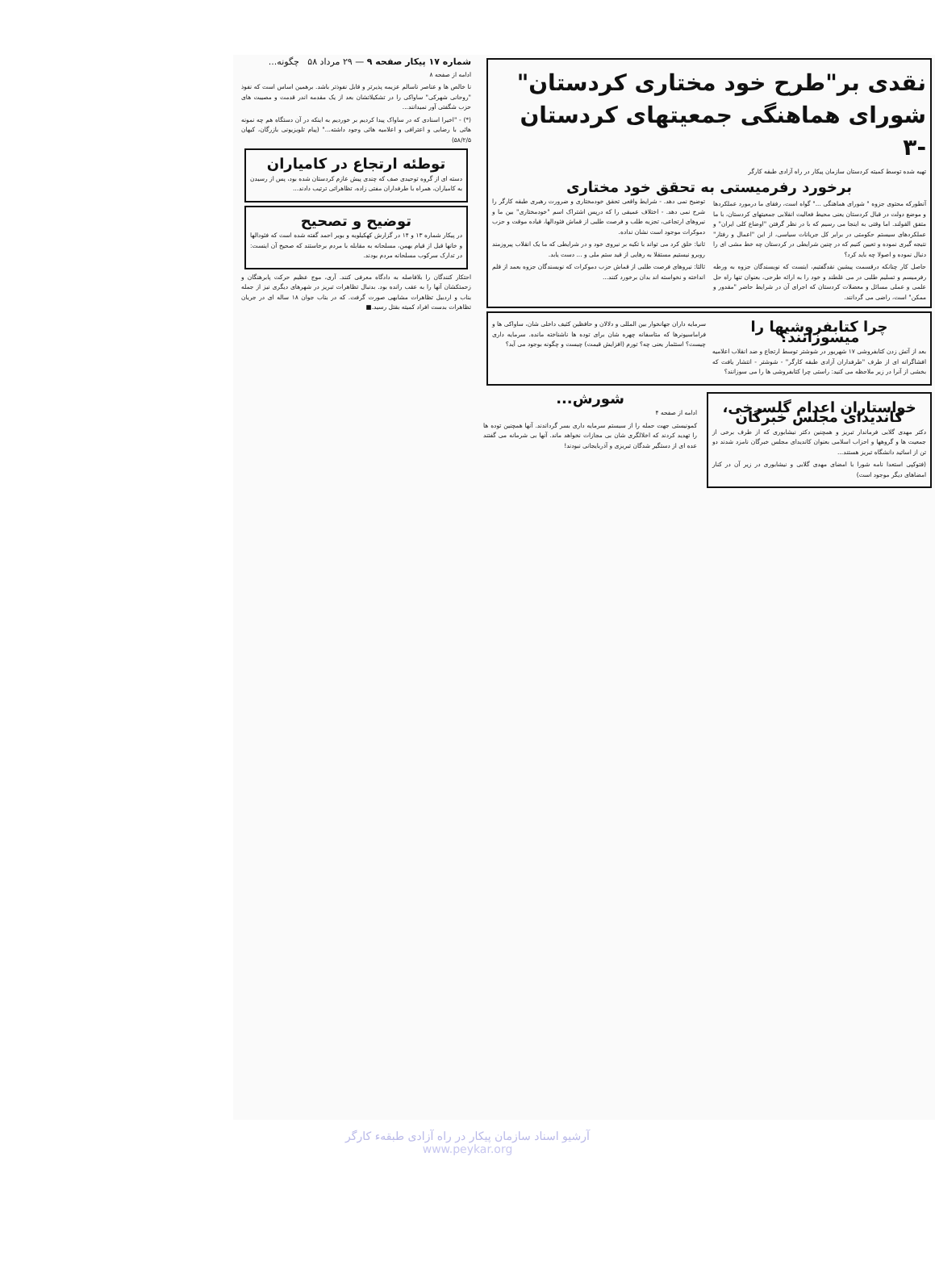نقدی بر"طرح خود مختاری کردستان" شورای هماهنگی جمعیتهای کردستان -۳
تهیه شده توسط کمیته کردستان سازمان پیکار در راه آزادی طبقه کارگر
برخورد رفرمیستی به تحقق خود مختاری
آنطورکه محتوی جزوه " شورای هماهنگی ..." گواه است، رفقای ما درمورد عملکردها و موضع دولت در قبال کردستان یعنی محیط فعالیت انقلابی جمعیتهای کردستان، با ما متفق القولند. اما وقتی به اینجا می رسیم که با در نظر گرفتن "اوضاع کلی ایران" و عملکردهای سیستم حکومتی در برابر کل جریانات سیاسی، از این "اعمال و رفتار" نتیجه گیری نموده و تعیین کنیم که در چنین شرایطی در کردستان چه خط مشی ای را دنبال نموده و اصولا چه باید کرد؟
حاصل کار چنانکه درقسمت پیشین نقدگفتیم، اینست که نویسندگان جزوه به ورطه رفرمیسم و تسلیم طلبی در می غلطند و خود را به ارائه طرحی، بعنوان تنها راه حل علمی و عملی مسائل و معضلات کردستان که اجرای آن در شرایط حاضر "مقدور و ممکن" است، راضی می گردانند.
توضیح نمی دهد. - شرایط واقعی تحقق خودمختاری و ضرورت رهبری طبقه کارگر را شرح نمی دهد. - اختلاف عمیقی را که درپس اشتراک اسم "خودمختاری" بین ما و نیروهای ارتجاعی، تجزیه طلب و فرصت طلبی از قماش فئودالها، قیاده موقت و حزب دموکرات موجود است نشان نداده.
ثانیا: خلق کرد می تواند با تکیه بر نیروی خود و در شرایطی که ما یک انقلاب پیروزمند روبرو نیستیم مستقلا به رهایی از قید ستم ملی و ... دست یابد.
ثالثا: نیروهای فرصت طلبی از قماش حزب دموکرات که نویسندگان جزوه بعمد از قلم انداخته و نخواسته اند بدان برخورد کنند...
چرا کتابفروشیها را میسوزانند؟
بعد از آتش زدن کتابفروشی ۱۷ شهریور در شوشتر توسط ارتجاع و ضد انقلاب اعلامیه افشاگرانه ای از طرف "طرفداران آزادی طبقه کارگر" - شوشتر - انتشار یافت که بخشی از آنرا در زیر ملاحظه می کنید: راستی چرا کتابفروشی ها را می سوزانند؟
سرمایه داران جهانخوار بین المللی و دلالان و حافظین کثیف داخلی شان، ساواکی ها و فراماسیونرها که متاسفانه چهره شان برای توده ها ناشناخته مانده. سرمایه داری چیست؟ استثمار یعنی چه؟ تورم (افزایش قیمت) چیست و چگونه بوجود می آید؟
خواستاران اعدام گلسرخی، کاندیدای مجلس خبرگان
دکتر مهدی گلابی فرماندار تبریز و همچنین دکتر نیشابوری که از طرف برخی از جمعیت ها و گروهها و احزاب اسلامی بعنوان کاندیدای مجلس خبرگان نامزد شدند دو تن از اساتید دانشگاه تبریز هستند...
(فتوکپی استعدا نامه شورا با امضای مهدی گلابی و نیشابوری در زیر آن در کنار امضاهای دیگر موجود است)
شورش...
ادامه از صفحه ۴
کمونیستی جهت حمله را از سیستم سرمایه داری بسر گرداندند. آنها همچنین توده ها را تهدید کردند که اخلالگری شان بی مجازات نخواهد ماند. آنها بی شرمانه می گفتند عده ای از دستگیر شدگان تبریزی و آذربایجانی نبودند!
شماره ۱۷ پیکار صفحه ۹ — ۲۹ مرداد ۵۸ چگونه...
ادامه از صفحه ۸
نا خالص ها و عناصر ناسالم عزیمه پذیرتر و قابل نفوذتر باشد. برهمین اساس است که نفوذ "روحانی شهرکی" ساواکی را در تشکیلاتشان بعد از یک مقدمه اندر قدمت و مصیبت های حزب شگفتی آور نمیدانند...
(*) - "اخیرا اسنادی که در ساواک پیدا کردیم بر خوردیم به اینکه در آن دستگاه هم چه نمونه هائی با رضایی و اعترافی و اعلامیه هائی وجود داشته..." (پیام تلویزیونی بازرگان، کیهان ۵۸/۲/۵)
توطئه ارتجاع در کامیاران
دسته ای از گروه توحیدی صف که چندی پیش عازم کردستان شده بود، پس از رسیدن به کامیاران، همراه با طرفداران مفتی زاده، تظاهراتی ترتیب دادند...
توضیح و تصحیح
در پیکار شماره ۱۳ و ۱۴ در گزارش کهکیلویه و بویر احمد گفته شده است که فئودالها و خانها قبل از قیام بهمن، مسلحانه به مقابله با مردم برخاستند که صحیح آن اینست: در تدارک سرکوب مسلحانه مردم بودند.
احتکار کنندگان را بلافاصله به دادگاه معرفی کنند. آری، موج عظیم حرکت پابرهنگان و زحمتکشان آنها را به عقب رانده بود. بدنبال تظاهرات تبریز در شهرهای دیگری نیز از جمله بناب و اردبیل تظاهرات مشابهی صورت گرفت. که در بناب جوان ۱۸ ساله ای در جریان تظاهرات بدست افراد کمیته بقتل رسید.■
آرشیو اسناد سازمان پیکار در راه آزادی طبقهء کارگر
www.peykar.org